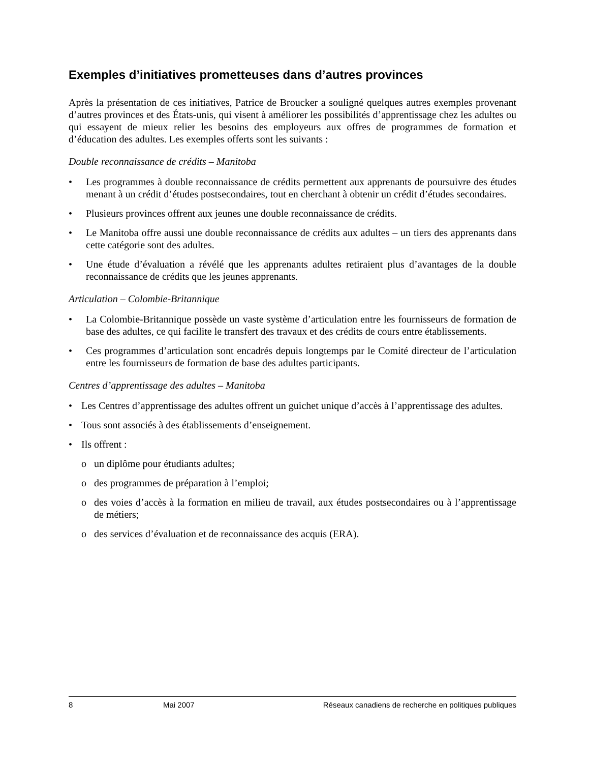Exemples d’initiatives prometteuses dans d’autres provinces
Après la présentation de ces initiatives, Patrice de Broucker a souligné quelques autres exemples provenant d’autres provinces et des États-unis, qui visent à améliorer les possibilités d’apprentissage chez les adultes ou qui essayent de mieux relier les besoins des employeurs aux offres de programmes de formation et d’éducation des adultes. Les exemples offerts sont les suivants :
Double reconnaissance de crédits – Manitoba
• Les programmes à double reconnaissance de crédits permettent aux apprenants de poursuivre des études menant à un crédit d’études postsecondaires, tout en cherchant à obtenir un crédit d’études secondaires.
• Plusieurs provinces offrent aux jeunes une double reconnaissance de crédits.
• Le Manitoba offre aussi une double reconnaissance de crédits aux adultes – un tiers des apprenants dans cette catégorie sont des adultes.
• Une étude d’évaluation a révélé que les apprenants adultes retiraient plus d’avantages de la double reconnaissance de crédits que les jeunes apprenants.
Articulation – Colombie-Britannique
• La Colombie-Britannique possède un vaste système d’articulation entre les fournisseurs de formation de base des adultes, ce qui facilite le transfert des travaux et des crédits de cours entre établissements.
• Ces programmes d’articulation sont encadrés depuis longtemps par le Comité directeur de l’articulation entre les fournisseurs de formation de base des adultes participants.
Centres d’apprentissage des adultes – Manitoba
• Les Centres d’apprentissage des adultes offrent un guichet unique d’accès à l’apprentissage des adultes.
• Tous sont associés à des établissements d’enseignement.
• Ils offrent :
o un diplôme pour étudiants adultes;
o des programmes de préparation à l’emploi;
o des voies d’accès à la formation en milieu de travail, aux études postsecondaires ou à l’apprentissage de métiers;
o des services d’évaluation et de reconnaissance des acquis (ERA).
8 Mai 2007 Réseaux canadiens de recherche en politiques publiques